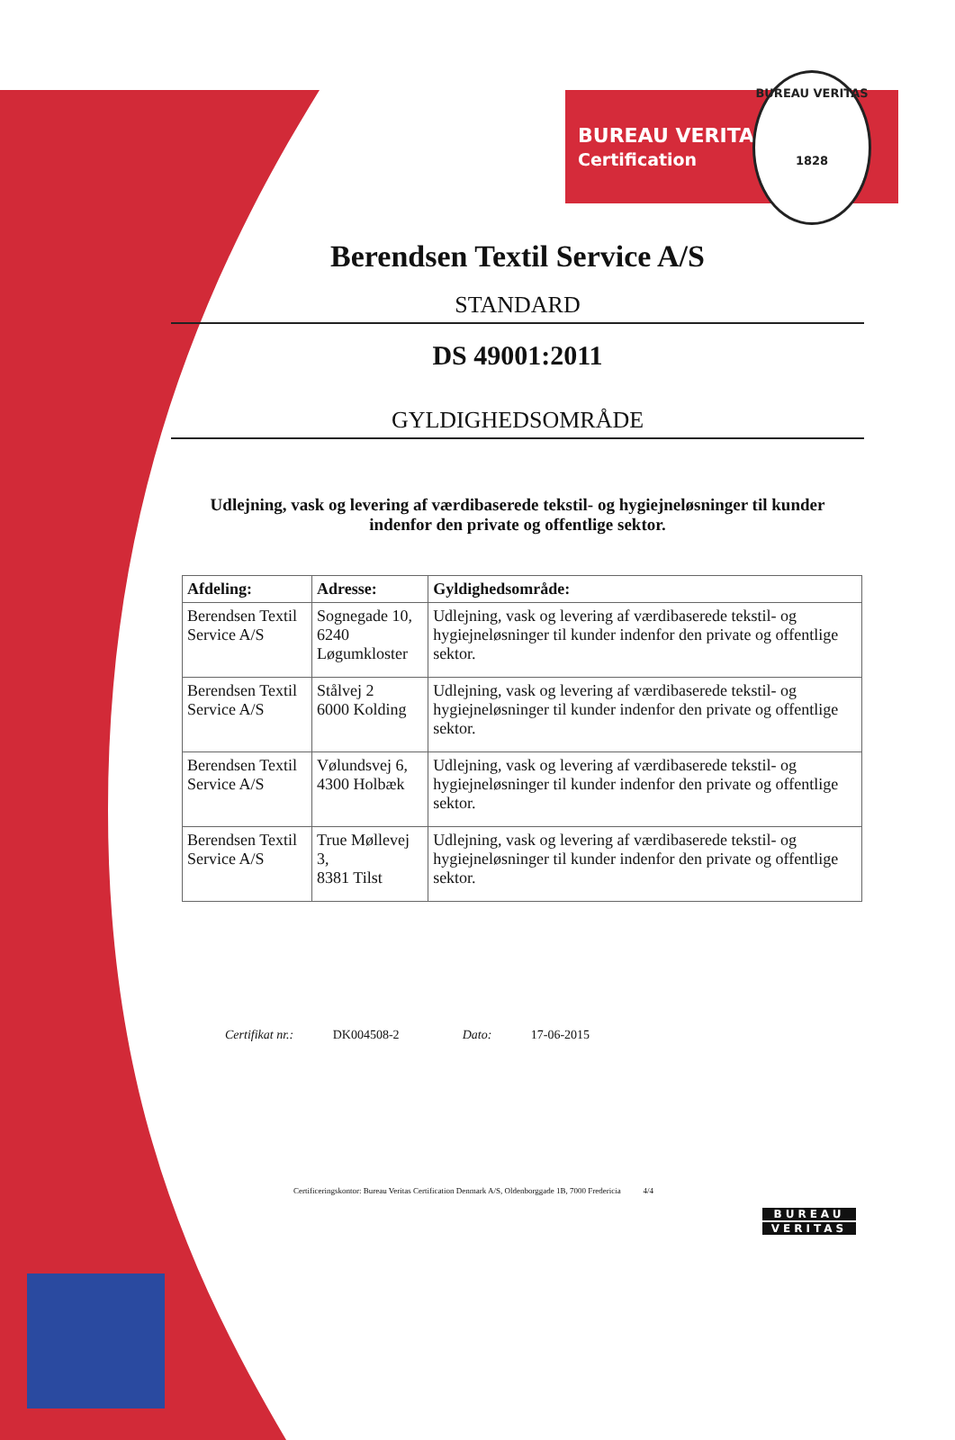BUREAU VERITAS
Certification
BUREAU VERITAS
1828
Berendsen Textil Service A/S
STANDARD
DS 49001:2011
GYLDIGHEDSOMRÅDE
Udlejning, vask og levering af værdibaserede tekstil- og hygiejneløsninger til kunder indenfor den private og offentlige sektor.
| Afdeling: | Adresse: | Gyldighedsområde: |
| --- | --- | --- |
| Berendsen Textil Service A/S | Sognegade 10, 6240 Løgumkloster | Udlejning, vask og levering af værdibaserede tekstil- og hygiejneløsninger til kunder indenfor den private og offentlige sektor. |
| Berendsen Textil Service A/S | Stålvej 2 6000 Kolding | Udlejning, vask og levering af værdibaserede tekstil- og hygiejneløsninger til kunder indenfor den private og offentlige sektor. |
| Berendsen Textil Service A/S | Vølundsvej 6, 4300 Holbæk | Udlejning, vask og levering af værdibaserede tekstil- og hygiejneløsninger til kunder indenfor den private og offentlige sektor. |
| Berendsen Textil Service A/S | True Møllevej 3, 8381 Tilst | Udlejning, vask og levering af værdibaserede tekstil- og hygiejneløsninger til kunder indenfor den private og offentlige sektor. |
Certifikat nr.: DK004508-2 Dato: 17-06-2015
Certificeringskontor: Bureau Veritas Certification Denmark A/S, Oldenborggade 1B, 7000 Fredericia 4/4
BUREAU
VERITAS